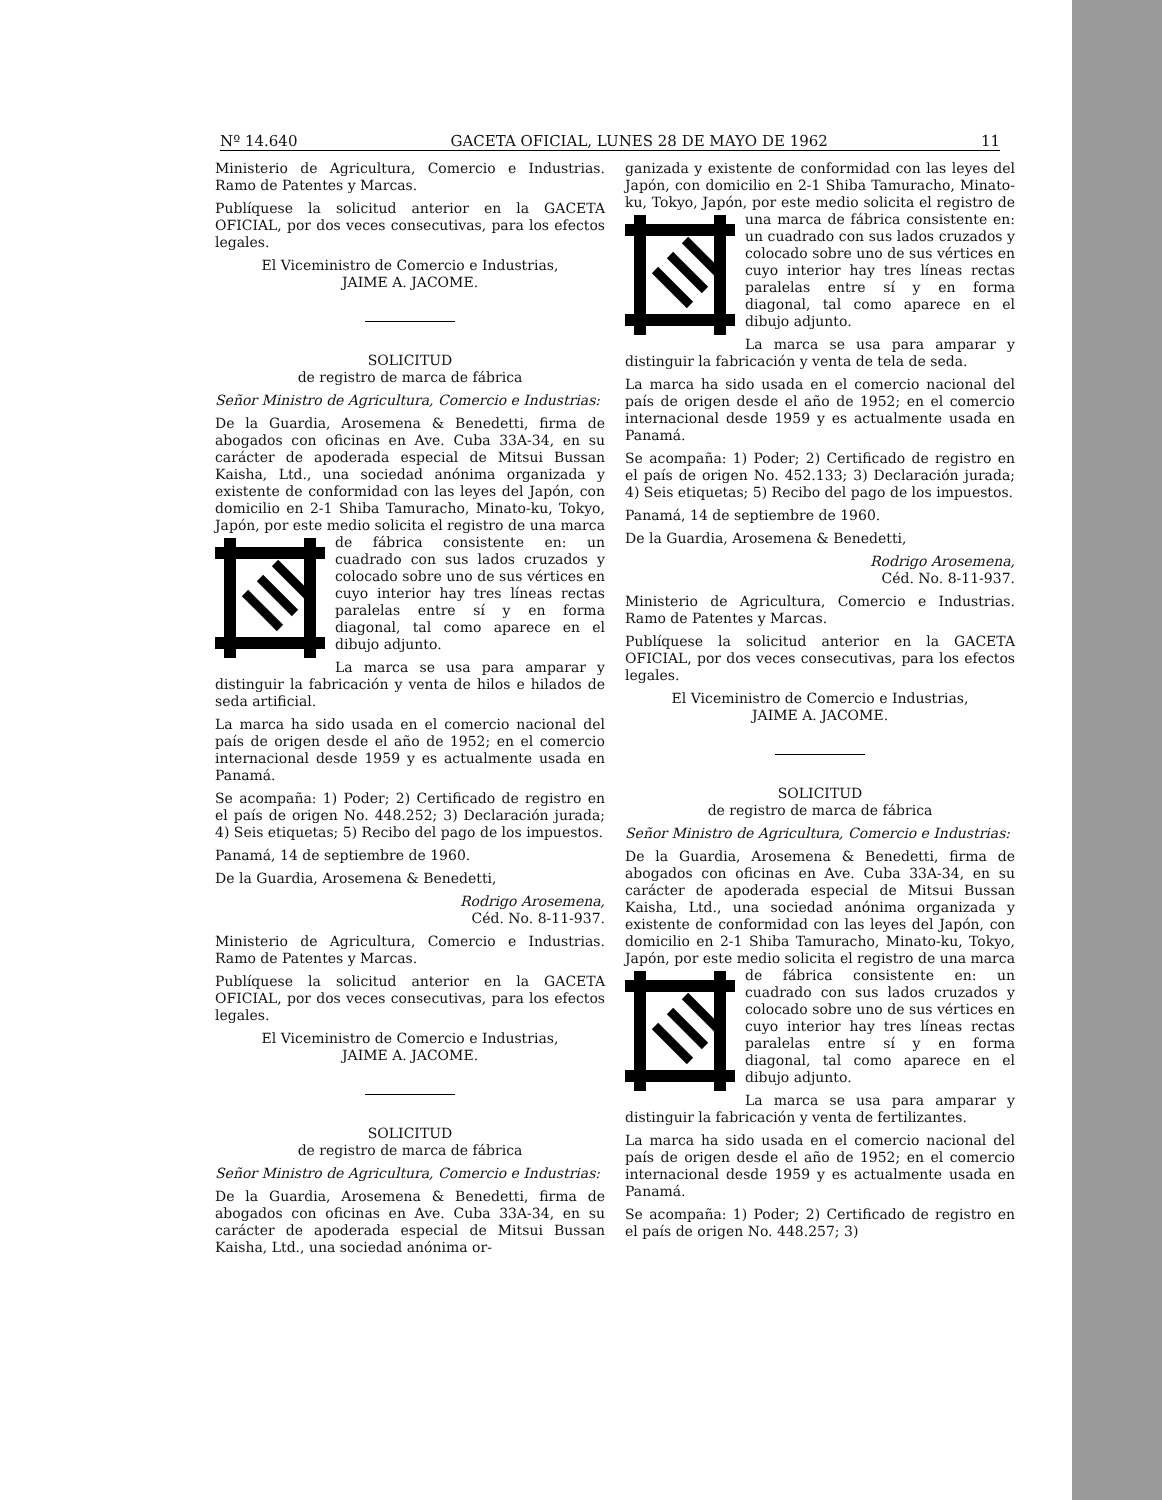Nº 14.640 GACETA OFICIAL, LUNES 28 DE MAYO DE 1962 11
Ministerio de Agricultura, Comercio e Industrias. Ramo de Patentes y Marcas.
Publíquese la solicitud anterior en la GACETA OFICIAL, por dos veces consecutivas, para los efectos legales.
El Viceministro de Comercio e Industrias,
JAIME A. JACOME.
SOLICITUD
de registro de marca de fábrica
Señor Ministro de Agricultura, Comercio e Industrias:
De la Guardia, Arosemena & Benedetti, firma de abogados con oficinas en Ave. Cuba 33A-34, en su carácter de apoderada especial de Mitsui Bussan Kaisha, Ltd., una sociedad anónima organizada y existente de conformidad con las leyes del Japón, con domicilio en 2-1 Shiba Tamuracho, Minato-ku, Tokyo, Japón, por este medio solicita el registro de una marca de fábrica consistente en: un cuadrado con sus lados cruzados y colocado sobre uno de sus vértices en cuyo interior hay tres líneas rectas paralelas entre sí y en forma diagonal, tal como aparece en el dibujo adjunto.
La marca se usa para amparar y distinguir la fabricación y venta de hilos e hilados de seda artificial.
La marca ha sido usada en el comercio nacional del país de origen desde el año de 1952; en el comercio internacional desde 1959 y es actualmente usada en Panamá.
Se acompaña: 1) Poder; 2) Certificado de registro en el país de origen No. 448.252; 3) Declaración jurada; 4) Seis etiquetas; 5) Recibo del pago de los impuestos.
Panamá, 14 de septiembre de 1960.
De la Guardia, Arosemena & Benedetti,
Rodrigo Arosemena,
Céd. No. 8-11-937.
Ministerio de Agricultura, Comercio e Industrias. Ramo de Patentes y Marcas.
Publíquese la solicitud anterior en la GACETA OFICIAL, por dos veces consecutivas, para los efectos legales.
El Viceministro de Comercio e Industrias,
JAIME A. JACOME.
SOLICITUD
de registro de marca de fábrica
Señor Ministro de Agricultura, Comercio e Industrias:
De la Guardia, Arosemena & Benedetti, firma de abogados con oficinas en Ave. Cuba 33A-34, en su carácter de apoderada especial de Mitsui Bussan Kaisha, Ltd., una sociedad anónima or-
ganizada y existente de conformidad con las leyes del Japón, con domicilio en 2-1 Shiba Tamuracho, Minato-ku, Tokyo, Japón, por este medio solicita el registro de una marca de fábrica consistente en: un cuadrado con sus lados cruzados y colocado sobre uno de sus vértices en cuyo interior hay tres líneas rectas paralelas entre sí y en forma diagonal, tal como aparece en el dibujo adjunto.
La marca se usa para amparar y distinguir la fabricación y venta de tela de seda.
La marca ha sido usada en el comercio nacional del país de origen desde el año de 1952; en el comercio internacional desde 1959 y es actualmente usada en Panamá.
Se acompaña: 1) Poder; 2) Certificado de registro en el país de origen No. 452.133; 3) Declaración jurada; 4) Seis etiquetas; 5) Recibo del pago de los impuestos.
Panamá, 14 de septiembre de 1960.
De la Guardia, Arosemena & Benedetti,
Rodrigo Arosemena,
Céd. No. 8-11-937.
Ministerio de Agricultura, Comercio e Industrias. Ramo de Patentes y Marcas.
Publíquese la solicitud anterior en la GACETA OFICIAL, por dos veces consecutivas, para los efectos legales.
El Viceministro de Comercio e Industrias,
JAIME A. JACOME.
SOLICITUD
de registro de marca de fábrica
Señor Ministro de Agricultura, Comercio e Industrias:
De la Guardia, Arosemena & Benedetti, firma de abogados con oficinas en Ave. Cuba 33A-34, en su carácter de apoderada especial de Mitsui Bussan Kaisha, Ltd., una sociedad anónima organizada y existente de conformidad con las leyes del Japón, con domicilio en 2-1 Shiba Tamuracho, Minato-ku, Tokyo, Japón, por este medio solicita el registro de una marca de fábrica consistente en: un cuadrado con sus lados cruzados y colocado sobre uno de sus vértices en cuyo interior hay tres líneas rectas paralelas entre sí y en forma diagonal, tal como aparece en el dibujo adjunto.
La marca se usa para amparar y distinguir la fabricación y venta de fertilizantes.
La marca ha sido usada en el comercio nacional del país de origen desde el año de 1952; en el comercio internacional desde 1959 y es actualmente usada en Panamá.
Se acompaña: 1) Poder; 2) Certificado de registro en el país de origen No. 448.257; 3)